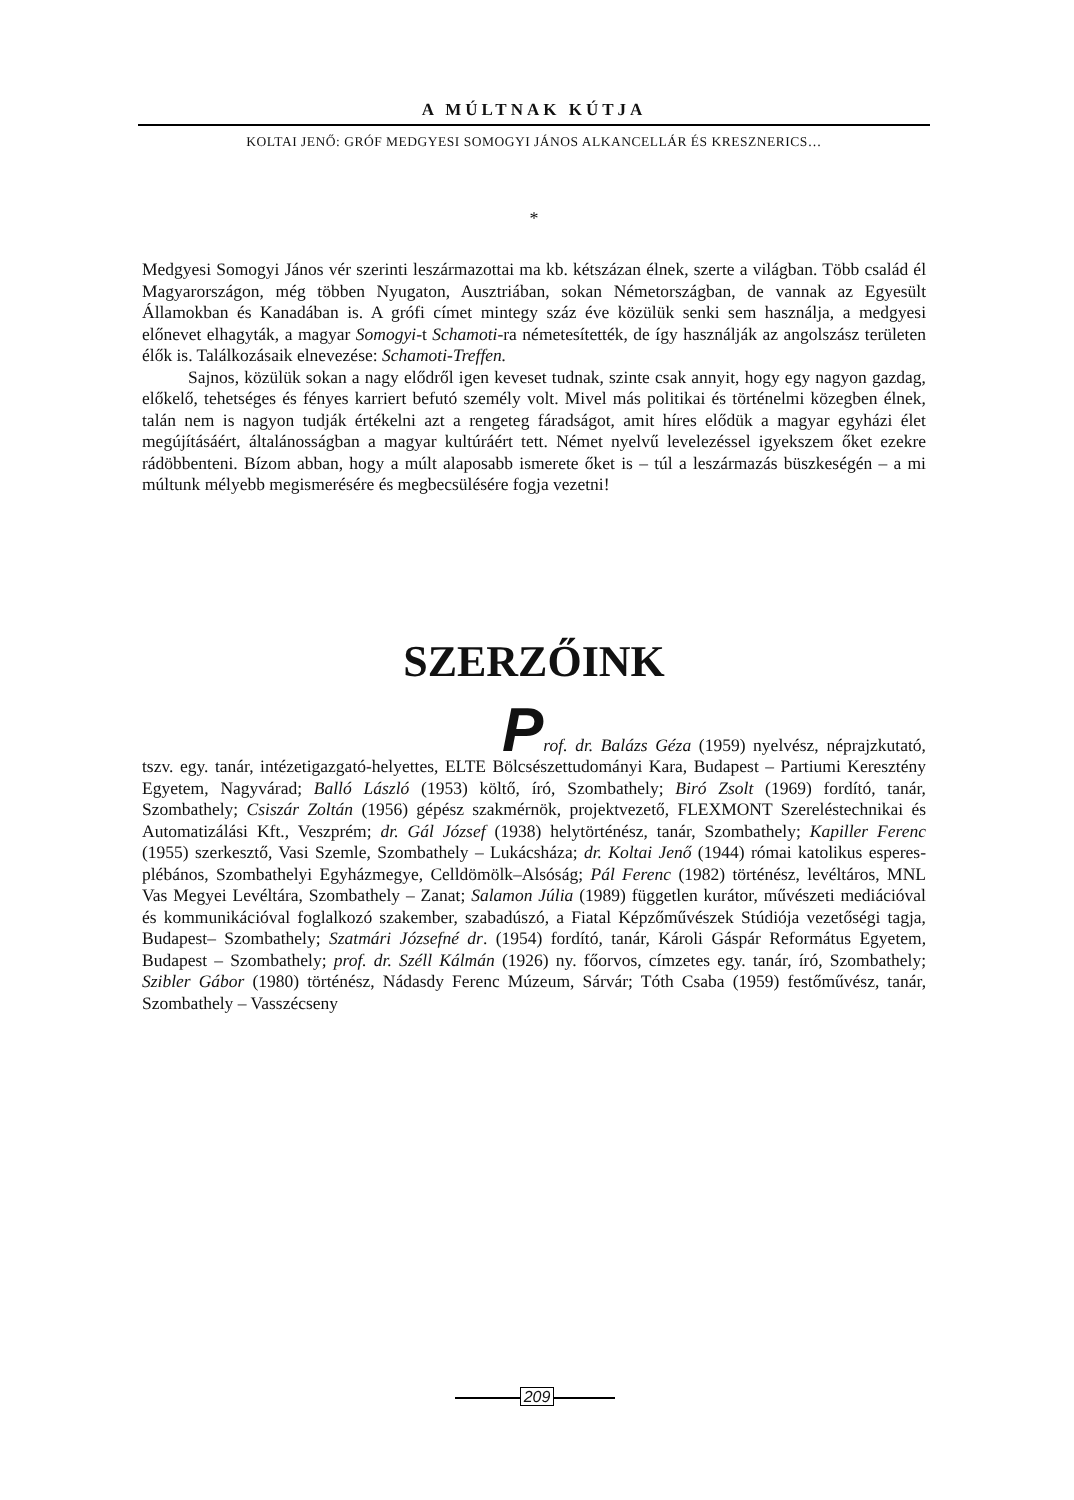A MÚLTNAK KÚTJA
KOLTAI JENŐ: GRÓF MEDGYESI SOMOGYI JÁNOS ALKANCELLÁR ÉS KRESZNERICS…
*
Medgyesi Somogyi János vér szerinti leszármazottai ma kb. kétszázan élnek, szerte a világban. Több család él Magyarországon, még többen Nyugaton, Ausztriában, sokan Németországban, de vannak az Egyesült Államokban és Kanadában is. A grófi címet mintegy száz éve közülük senki sem használja, a medgyesi előnevet elhagyták, a magyar Somogyi-t Schamoti-ra németesítették, de így használják az angolszász területen élők is. Találkozásaik elnevezése: Schamoti-Treffen.
Sajnos, közülük sokan a nagy elődről igen keveset tudnak, szinte csak annyit, hogy egy nagyon gazdag, előkelő, tehetséges és fényes karriert befutó személy volt. Mivel más politikai és történelmi közegben élnek, talán nem is nagyon tudják értékelni azt a rengeteg fáradságot, amit híres elődük a magyar egyházi élet megújításáért, általánosságban a magyar kultúráért tett. Német nyelvű levelezéssel igyekszem őket ezekre rádöbbenteni. Bízom abban, hogy a múlt alaposabb ismerete őket is – túl a leszármazás büszkeségén – a mi múltunk mélyebb megismerésére és megbecsülésére fogja vezetni!
SZERZŐINK
Prof. dr. Balázs Géza (1959) nyelvész, néprajzkutató, tszv. egy. tanár, intézetigazgató-helyettes, ELTE Bölcsészettudományi Kara, Budapest – Partiumi Keresztény Egyetem, Nagyvárad; Balló László (1953) költő, író, Szombathely; Biró Zsolt (1969) fordító, tanár, Szombathely; Csiszár Zoltán (1956) gépész szakmérnök, projektvezető, FLEXMONT Szereléstechnikai és Automatizálási Kft., Veszprém; dr. Gál József (1938) helytörténész, tanár, Szombathely; Kapiller Ferenc (1955) szerkesztő, Vasi Szemle, Szombathely – Lukácsháza; dr. Koltai Jenő (1944) római katolikus esperes-plébános, Szombathelyi Egyházmegye, Celldömölk–Alsóság; Pál Ferenc (1982) történész, levéltáros, MNL Vas Megyei Levéltára, Szombathely – Zanat; Salamon Júlia (1989) független kurátor, művészeti mediációval és kommunikációval foglalkozó szakember, szabadúszó, a Fiatal Képzőművészek Stúdiója vezetőségi tagja, Budapest– Szombathely; Szatmári Józsefné dr. (1954) fordító, tanár, Károli Gáspár Református Egyetem, Budapest – Szombathely; prof. dr. Széll Kálmán (1926) ny. főorvos, címzetes egy. tanár, író, Szombathely; Szibler Gábor (1980) történész, Nádasdy Ferenc Múzeum, Sárvár; Tóth Csaba (1959) festőművész, tanár, Szombathely – Vasszécseny
209